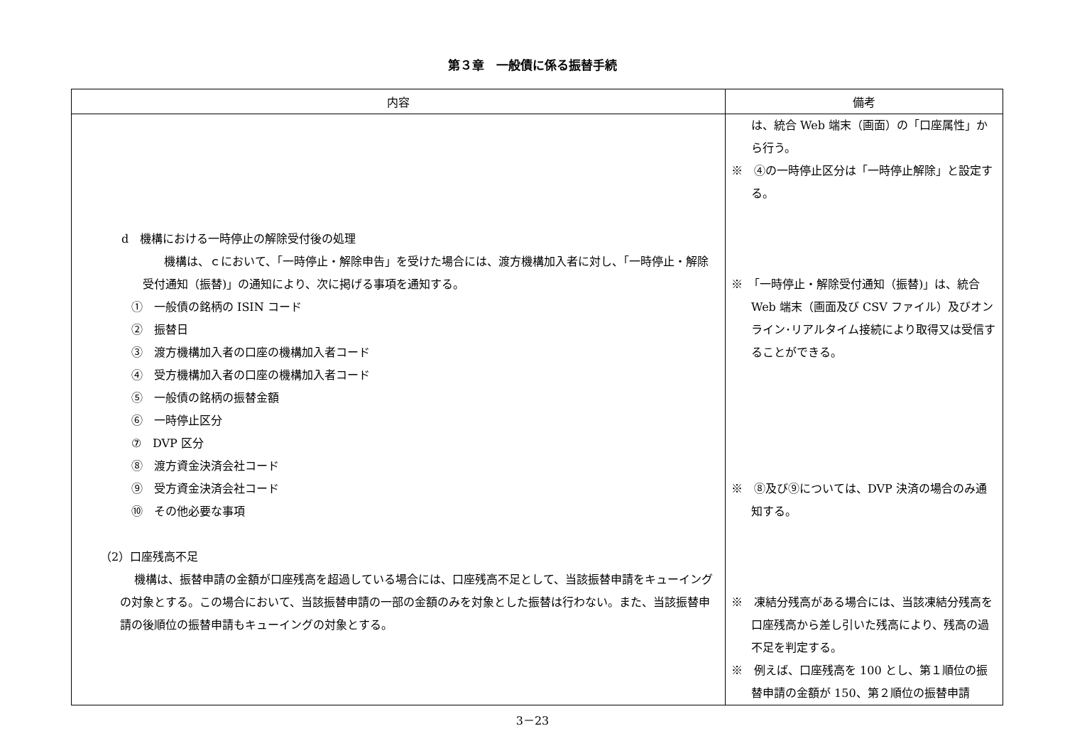第３章　一般債に係る振替手続
| 内容 | 備考 |
| --- | --- |
| d 機構における一時停止の解除受付後の処理 機構は、ｃにおいて、「一時停止・解除申告」を受けた場合には、渡方機構加入者に対し、「一時停止・解除受付通知（振替)」の通知により、次に掲げる事項を通知する。 ① 一般債の銘柄の ISIN コード ② 振替日 ③ 渡方機構加入者の口座の機構加入者コード ④ 受方機構加入者の口座の機構加入者コード ⑤ 一般債の銘柄の振替金額 ⑥ 一時停止区分 ⑦ DVP 区分 ⑧ 渡方資金決済会社コード ⑨ 受方資金決済会社コード ⑩ その他必要な事項 （2）口座残高不足 機構は、振替申請の金額が口座残高を超過している場合には、口座残高不足として、当該振替申請をキューイングの対象とする。この場合において、当該振替申請の一部の金額のみを対象とした振替は行わない。また、当該振替申請の後順位の振替申請もキューイングの対象とする。 | は、統合 Web 端末（画面）の「口座属性」から行う。 ※ ④の一時停止区分は「一時停止解除」と設定する。 ※ 「一時停止・解除受付通知（振替)」は、統合 Web 端末（画面及び CSV ファイル）及びオンライン･リアルタイム接続により取得又は受信することができる。 ※ ⑧及び⑨については、DVP 決済の場合のみ通知する。 ※ 凍結分残高がある場合には、当該凍結分残高を口座残高から差し引いた残高により、残高の過不足を判定する。 ※ 例えば、口座残高を 100 とし、第１順位の振替申請の金額が 150、第２順位の振替申請 |
3－23